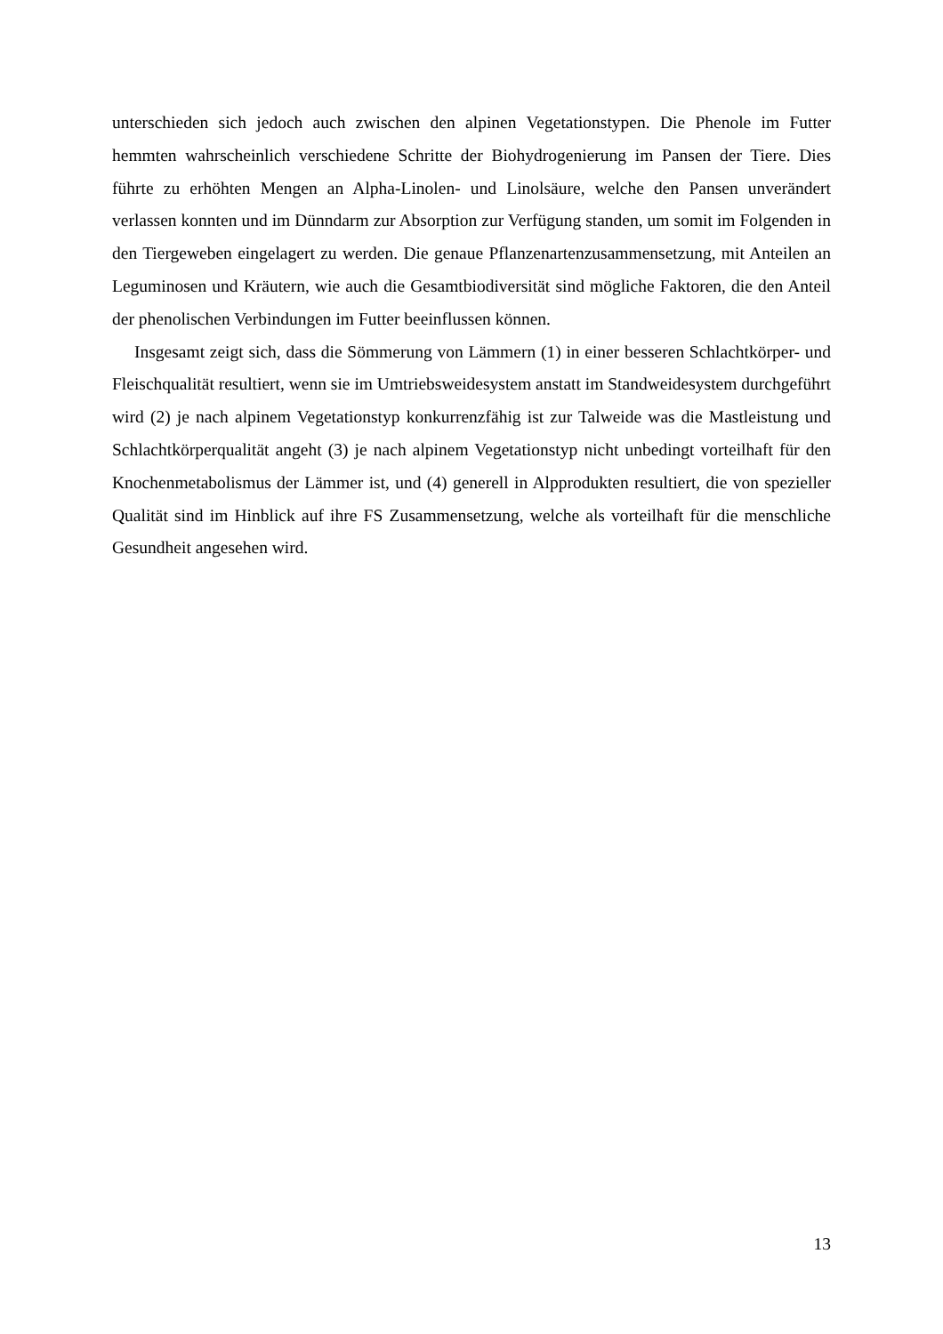unterschieden sich jedoch auch zwischen den alpinen Vegetationstypen. Die Phenole im Futter hemmten wahrscheinlich verschiedene Schritte der Biohydrogenierung im Pansen der Tiere. Dies führte zu erhöhten Mengen an Alpha-Linolen- und Linolsäure, welche den Pansen unverändert verlassen konnten und im Dünndarm zur Absorption zur Verfügung standen, um somit im Folgenden in den Tiergeweben eingelagert zu werden. Die genaue Pflanzenartenzusammensetzung, mit Anteilen an Leguminosen und Kräutern, wie auch die Gesamtbiodiversität sind mögliche Faktoren, die den Anteil der phenolischen Verbindungen im Futter beeinflussen können.
Insgesamt zeigt sich, dass die Sömmerung von Lämmern (1) in einer besseren Schlachtkörper- und Fleischqualität resultiert, wenn sie im Umtriebsweidesystem anstatt im Standweidesystem durchgeführt wird (2) je nach alpinem Vegetationstyp konkurrenzfähig ist zur Talweide was die Mastleistung und Schlachtkörperqualität angeht (3) je nach alpinem Vegetationstyp nicht unbedingt vorteilhaft für den Knochenmetabolismus der Lämmer ist, und (4) generell in Alpprodukten resultiert, die von spezieller Qualität sind im Hinblick auf ihre FS Zusammensetzung, welche als vorteilhaft für die menschliche Gesundheit angesehen wird.
13